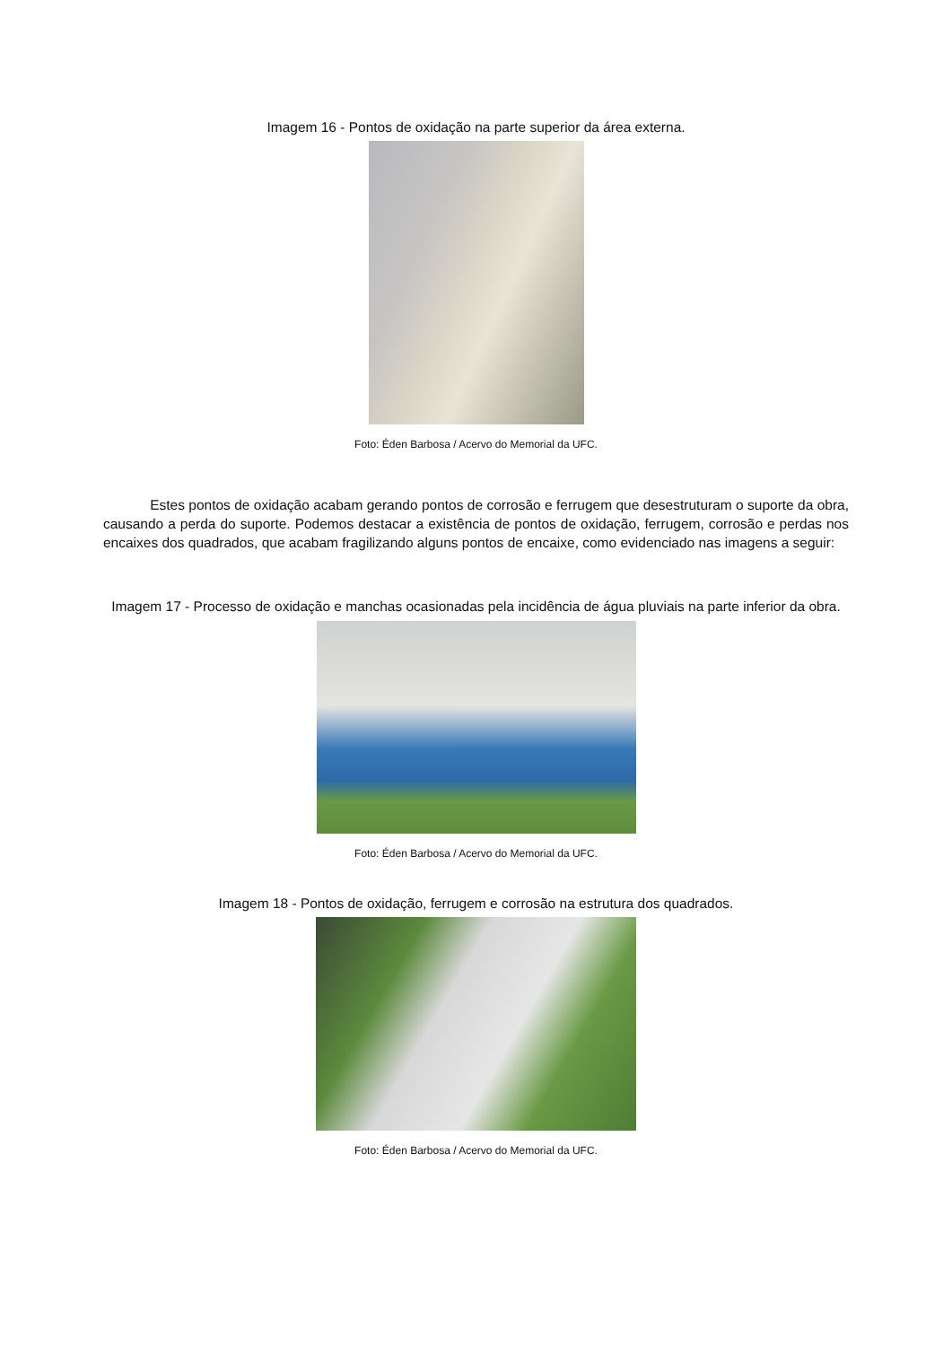Imagem 16 - Pontos de oxidação na parte superior da área externa.
Foto: Éden Barbosa / Acervo do Memorial da UFC.
Estes pontos de oxidação acabam gerando pontos de corrosão e ferrugem que desestruturam o suporte da obra, causando a perda do suporte. Podemos destacar a existência de pontos de oxidação, ferrugem, corrosão e perdas nos encaixes dos quadrados, que acabam fragilizando alguns pontos de encaixe, como evidenciado nas imagens a seguir:
Imagem 17 - Processo de oxidação e manchas ocasionadas pela incidência de água pluviais na parte inferior da obra.
Foto: Éden Barbosa / Acervo do Memorial da UFC.
Imagem 18 - Pontos de oxidação, ferrugem e corrosão na estrutura dos quadrados.
Foto: Éden Barbosa / Acervo do Memorial da UFC.